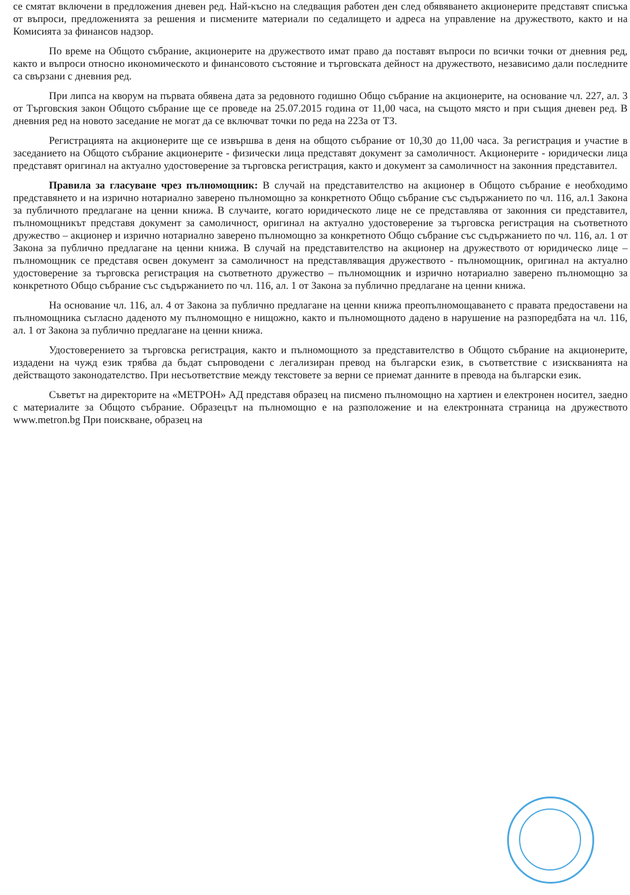се смятат включени в предложения дневен ред. Най-късно на следващия работен ден след обявяването акционерите представят списъка от въпроси, предложенията за решения и писмените материали по седалището и адреса на управление на дружеството, както и на Комисията за финансов надзор.
По време на Общото събрание, акционерите на дружеството имат право да поставят въпроси по всички точки от дневния ред, както и въпроси относно икономическото и финансовото състояние и търговската дейност на дружеството, независимо дали последните са свързани с дневния ред.
При липса на кворум на първата обявена дата за редовното годишно Общо събрание на акционерите, на основание чл. 227, ал. 3 от Търговския закон Общото събрание ще се проведе на 25.07.2015 година от 11,00 часа, на същото място и при същия дневен ред. В дневния ред на новото заседание не могат да се включват точки по реда на 223а от ТЗ.
Регистрацията на акционерите ще се извършва в деня на общото събрание от 10,30 до 11,00 часа. За регистрация и участие в заседанието на Общото събрание акционерите - физически лица представят документ за самоличност. Акционерите - юридически лица представят оригинал на актуално удостоверение за търговска регистрация, както и документ за самоличност на законния представител.
Правила за гласуване чрез пълномощник: В случай на представителство на акционер в Общото събрание е необходимо представянето и на изрично нотариално заверено пълномощно за конкретното Общо събрание със съдържанието по чл. 116, ал.1 Закона за публичното предлагане на ценни книжа. В случаите, когато юридическото лице не се представлява от законния си представител, пълномощникът представя документ за самоличност, оригинал на актуално удостоверение за търговска регистрация на съответното дружество – акционер и изрично нотариално заверено пълномощно за конкретното Общо събрание със съдържанието по чл. 116, ал. 1 от Закона за публично предлагане на ценни книжа. В случай на представителство на акционер на дружеството от юридическо лице – пълномощник се представя освен документ за самоличност на представляващия дружеството - пълномощник, оригинал на актуално удостоверение за търговска регистрация на съответното дружество – пълномощник и изрично нотариално заверено пълномощно за конкретното Общо събрание със съдържанието по чл. 116, ал. 1 от Закона за публично предлагане на ценни книжа.
На основание чл. 116, ал. 4 от Закона за публично предлагане на ценни книжа преопълномощаването с правата предоставени на пълномощника съгласно даденото му пълномощно е нищожно, както и пълномощното дадено в нарушение на разпоредбата на чл. 116, ал. 1 от Закона за публично предлагане на ценни книжа.
Удостоверението за търговска регистрация, както и пълномощното за представителство в Общото събрание на акционерите, издадени на чужд език трябва да бъдат съпроводени с легализиран превод на български език, в съответствие с изискванията на действащото законодателство. При несъответствие между текстовете за верни се приемат данните в превода на български език.
Съветът на директорите на «МЕТРОН» АД представя образец на писмено пълномощно на хартиен и електронен носител, заедно с материалите за Общото събрание. Образецът на пълномощно е на разположение и на електронната страница на дружеството www.metron.bg При поискване, образец на